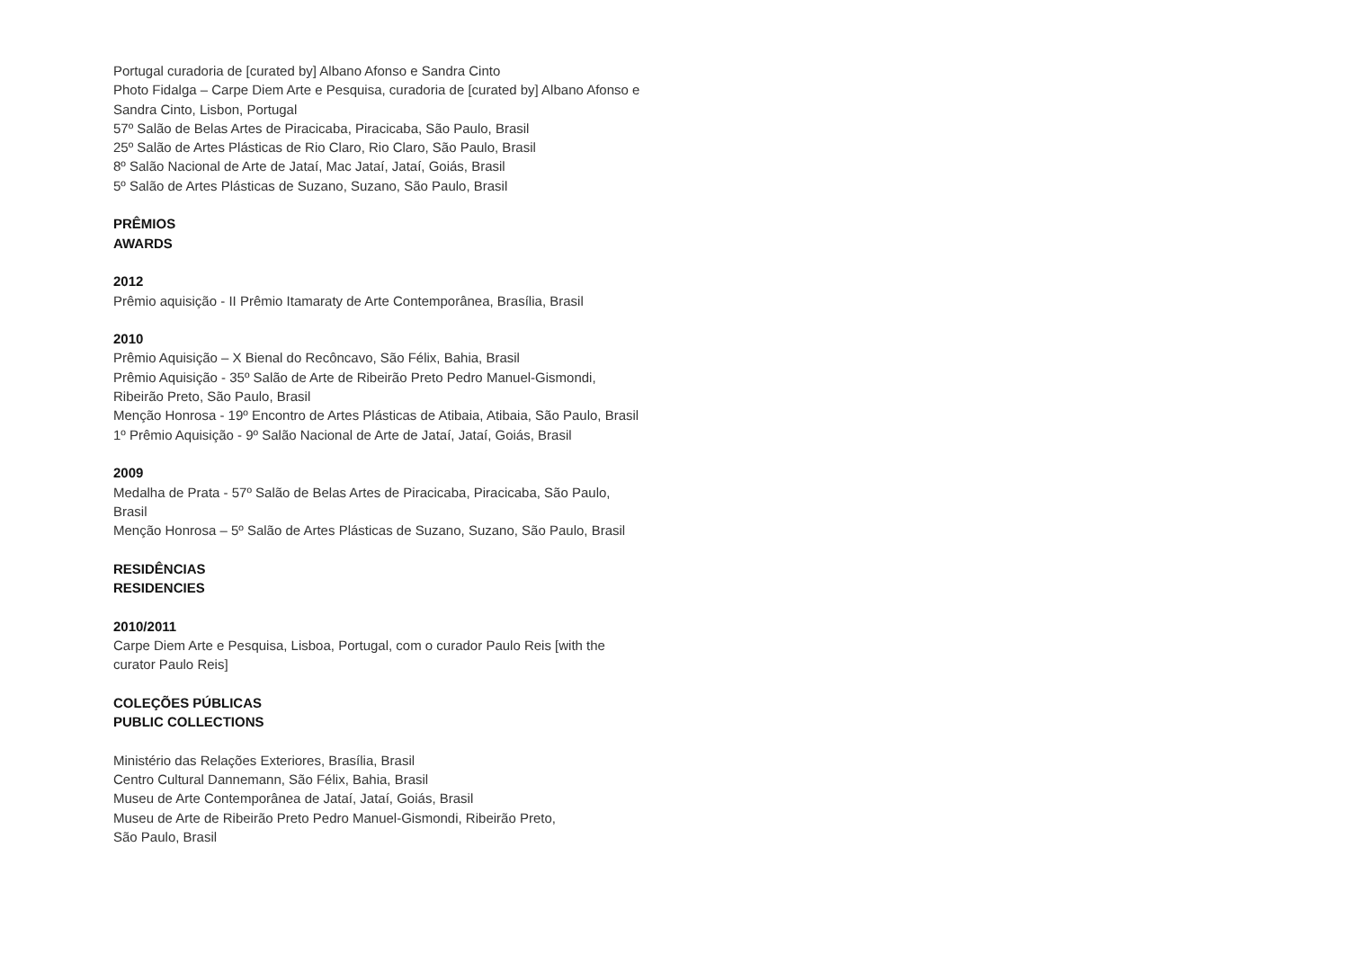Portugal curadoria de [curated by] Albano Afonso e Sandra Cinto
Photo Fidalga – Carpe Diem Arte e Pesquisa, curadoria de [curated by] Albano Afonso e Sandra Cinto, Lisbon, Portugal
57º Salão de Belas Artes de Piracicaba, Piracicaba, São Paulo, Brasil
25º Salão de Artes Plásticas de Rio Claro, Rio Claro, São Paulo, Brasil
8º Salão Nacional de Arte de Jataí, Mac Jataí, Jataí, Goiás, Brasil
5º Salão de Artes Plásticas de Suzano, Suzano, São Paulo, Brasil
PRÊMIOS
AWARDS
2012
Prêmio aquisição - II Prêmio Itamaraty de Arte Contemporânea, Brasília, Brasil
2010
Prêmio Aquisição – X Bienal do Recôncavo, São Félix, Bahia, Brasil
Prêmio Aquisição - 35º Salão de Arte de Ribeirão Preto Pedro Manuel-Gismondi, Ribeirão Preto, São Paulo, Brasil
Menção Honrosa - 19º Encontro de Artes Plásticas de Atibaia, Atibaia, São Paulo, Brasil
1º Prêmio Aquisição - 9º Salão Nacional de Arte de Jataí, Jataí, Goiás, Brasil
2009
Medalha de Prata - 57º Salão de Belas Artes de Piracicaba, Piracicaba, São Paulo, Brasil
Menção Honrosa – 5º Salão de Artes Plásticas de Suzano, Suzano, São Paulo, Brasil
RESIDÊNCIAS
RESIDENCIES
2010/2011
Carpe Diem Arte e Pesquisa, Lisboa, Portugal, com o curador Paulo Reis [with the curator Paulo Reis]
COLEÇÕES PÚBLICAS
PUBLIC COLLECTIONS
Ministério das Relações Exteriores, Brasília, Brasil
Centro Cultural Dannemann, São Félix, Bahia, Brasil
Museu de Arte Contemporânea de Jataí, Jataí, Goiás, Brasil
Museu de Arte de Ribeirão Preto Pedro Manuel-Gismondi, Ribeirão Preto,
São Paulo, Brasil